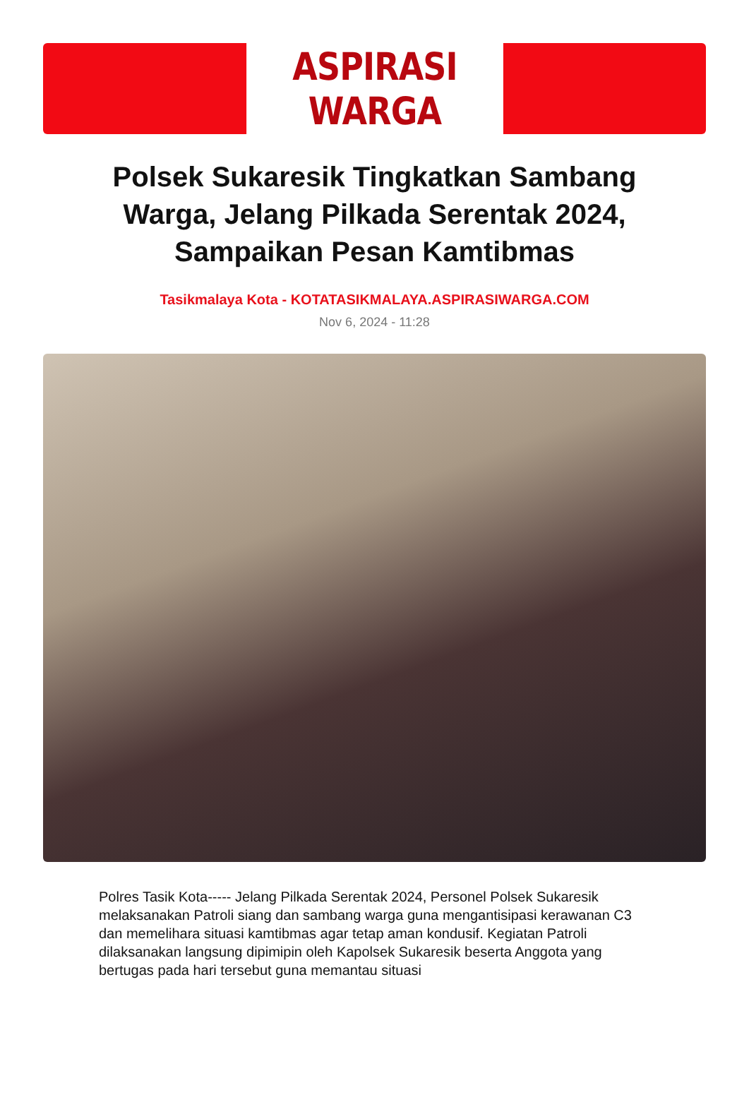ASPIRASI WARGA
Polsek Sukaresik Tingkatkan Sambang Warga, Jelang Pilkada Serentak 2024, Sampaikan Pesan Kamtibmas
Tasikmalaya Kota - KOTATASIKMALAYA.ASPIRASIWARGA.COM
Nov 6, 2024 - 11:28
Polres Tasik Kota----- Jelang Pilkada Serentak 2024, Personel Polsek Sukaresik melaksanakan Patroli siang dan sambang warga guna mengantisipasi kerawanan C3 dan memelihara situasi kamtibmas agar tetap aman kondusif. Kegiatan Patroli dilaksanakan langsung dipimipin oleh Kapolsek Sukaresik beserta Anggota yang bertugas pada hari tersebut guna memantau situasi